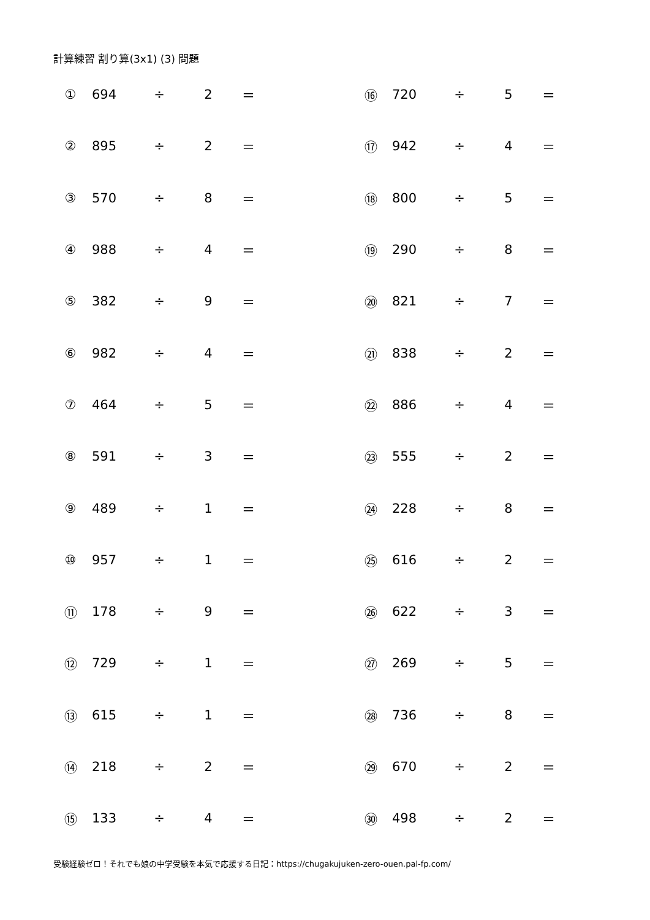計算練習 割り算(3x1) (3) 問題
| ① | 694 | ÷ | 2 | ＝ | | ⑯ | 720 | ÷ | 5 | ＝ |
| ② | 895 | ÷ | 2 | ＝ | | ⑰ | 942 | ÷ | 4 | ＝ |
| ③ | 570 | ÷ | 8 | ＝ | | ⑱ | 800 | ÷ | 5 | ＝ |
| ④ | 988 | ÷ | 4 | ＝ | | ⑲ | 290 | ÷ | 8 | ＝ |
| ⑤ | 382 | ÷ | 9 | ＝ | | ⑳ | 821 | ÷ | 7 | ＝ |
| ⑥ | 982 | ÷ | 4 | ＝ | | ㉑ | 838 | ÷ | 2 | ＝ |
| ⑦ | 464 | ÷ | 5 | ＝ | | ㉒ | 886 | ÷ | 4 | ＝ |
| ⑧ | 591 | ÷ | 3 | ＝ | | ㉓ | 555 | ÷ | 2 | ＝ |
| ⑨ | 489 | ÷ | 1 | ＝ | | ㉔ | 228 | ÷ | 8 | ＝ |
| ⑩ | 957 | ÷ | 1 | ＝ | | ㉕ | 616 | ÷ | 2 | ＝ |
| ⑪ | 178 | ÷ | 9 | ＝ | | ㉖ | 622 | ÷ | 3 | ＝ |
| ⑫ | 729 | ÷ | 1 | ＝ | | ㉗ | 269 | ÷ | 5 | ＝ |
| ⑬ | 615 | ÷ | 1 | ＝ | | ㉘ | 736 | ÷ | 8 | ＝ |
| ⑭ | 218 | ÷ | 2 | ＝ | | ㉙ | 670 | ÷ | 2 | ＝ |
| ⑮ | 133 | ÷ | 4 | ＝ | | ㉚ | 498 | ÷ | 2 | ＝ |
受験経験ゼロ！それでも娘の中学受験を本気で応援する日記：https://chugakujuken-zero-ouen.pal-fp.com/